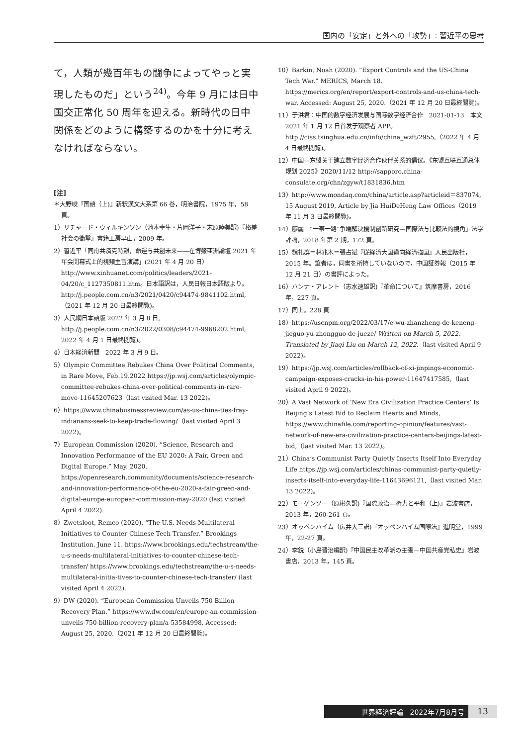国内の「安定」と外への「攻勢」: 習近平の思考
て，人類が幾百年もの闘争によってやっと実現したものだ」という<sup>24)</sup>。今年 9 月には日中国交正常化 50 周年を迎える。新時代の日中関係をどのように構築するのかを十分に考えなければならない。
[注]
＊大野峻『国語（上)』新釈漢文大系第 66 巻，明治書院，1975 年，58 頁。
1）リチャード・ウィルキンソン（池本幸生・片岡洋子・末原睦美訳)『格差社会の衝撃』書籍工房早山，2009 年。
2）習近平「同舟共済克時艱，命運与共創未来——在博鰲亜洲論壇 2021 年年会開幕式上的視頻主旨演講」(2021 年 4 月 20 日）http://www.xinhuanet.com/politics/leaders/2021-04/20/c_1127350811.htm。日本語訳は，人民日報日本語版より。http://j.people.com.cn/n3/2021/0420/c94474-9841102.html,（2021 年 12 月 20 日最終閲覧)。
3）人民網日本語版 2022 年 3 月 8 日, http://j.people.com.cn/n3/2022/0308/c94474-9968202.html, 2022 年 4 月 1 日最終閲覧)。
4）日本経済新聞　2022 年 3 月 9 日。
5）Olympic Committee Rebukes China Over Political Comments, in Rare Move, Feb.19.2022 https://jp.wsj.com/articles/olympic-committee-rebukes-china-over-political-comments-in-rare-move-11645207623（last visited Mar. 13 2022)。
6）https://www.chinabusinessreview.com/as-us-china-ties-fray-indianans-seek-to-keep-trade-flowing/（last visited April 3 2022)。
7）European Commission (2020). “Science, Research and Innovation Performance of the EU 2020: A Fair, Green and Digital Europe.” May. 2020. https://openresearch.community/documents/science-research-and-innovation-performance-of-the-eu-2020-a-fair-green-and-digital-europe-european-commission-may-2020 (last visited April 4 2022).
8）Zwetsloot, Remco (2020). “The U.S. Needs Multilateral Initiatives to Counter Chinese Tech Transfer.” Brookings Institution. June 11. https://www.brookings.edu/techstream/the-u-s-needs-multilateral-initiatives-to-counter-chinese-tech-transfer/ https://www.brookings.edu/techstream/the-u-s-needs-multilateral-initia-tives-to-counter-chinese-tech-transfer/ (last visited April 4 2022).
9）DW (2020). “European Commission Unveils 750 Billion Recovery Plan.” https://www.dw.com/en/europe-an-commission-unveils-750-billion-recovery-plan/a-53584998. Accessed: August 25, 2020.（2021 年 12 月 20 日最終閲覧)。
10）Barkin, Noah (2020). “Export Controls and the US-China Tech War.” MERICS, March 18. https://merics.org/en/report/export-controls-and-us-china-tech-war. Accessed: August 25, 2020.（2021 年 12 月 20 日最終閲覧)。
11）于洪君：中国的数字经济发展与国际数字经济合作　2021-01-13　本文 2021 年 1 月 12 日首发于观察者 APP。http://ciss.tsinghua.edu.cn/info/china_wzft/2955,（2022 年 4 月 4 日最終閲覧)。
12）中国—东盟关于建立数字经济合作伙伴关系的倡议。《东盟互联互通总体规划 2025》2020/11/12 http://sapporo.china-consulate.org/chn/zgyw/t1831836.htm
13）http://www.mondaq.com/china/article.asp?articleid＝837074, 15 August 2019, Article by Jia HuiDeHeng Law Offices（2019 年 11 月 3 日最終閲覧)。
14）廖麗「“一帯一路”争端解決機制創新研究—国際法与比較法的視角」法学評論，2018 年第 2 期，172 頁。
15）魏礼群＝林兆木＝張占斌『従経済大国邁向経済強国』人民出版社，2015 年。筆者は，同書を所持していないので，中国証券報（2015 年 12 月 21 日）の書評によった。
16）ハンナ・アレント（志水速雄訳)『革命について』筑摩書房，2016 年，227 頁。
17）同上。228 頁
18）https://uscnpm.org/2022/03/17/e-wu-zhanzheng-de-keneng-jieguo-yu-zhongguo-de-jueze/ Written on March 5, 2022. Translated by Jiaqi Liu on March 12, 2022.（last visited April 9 2022)。
19）https://jp.wsj.com/articles/rollback-of-xi-jinpings-economic-campaign-exposes-cracks-in-his-power-11647417585,（last visited April 9 2022)。
20）A Vast Network of ‘New Era Civilization Practice Centers’ Is Beijing’s Latest Bid to Reclaim Hearts and Minds, https://www.chinafile.com/reporting-opinion/features/vast-network-of-new-era-civilization-practice-centers-beijings-latest-bid,（last visited Mar. 13 2022)。
21）China’s Communist Party Quietly Inserts Itself Into Everyday Life https://jp.wsj.com/articles/chinas-communist-party-quietly-inserts-itself-into-everyday-life-11643696121,（last visited Mar. 13 2022)。
22）モーゲンソー（原彬久訳)『国際政治—権力と平和（上)』岩波書店，2013 年，260-261 頁。
23）オッペンハイム（広井大三訳)『オッペンハイム国際法』進明堂，1999 年，22-27 頁。
24）李鋭（小島晋治編訳)『中国民主改革派の主張—中国共産党私史』岩波書店，2013 年，145 頁。
世界経済評論　2022年7月8月号
13